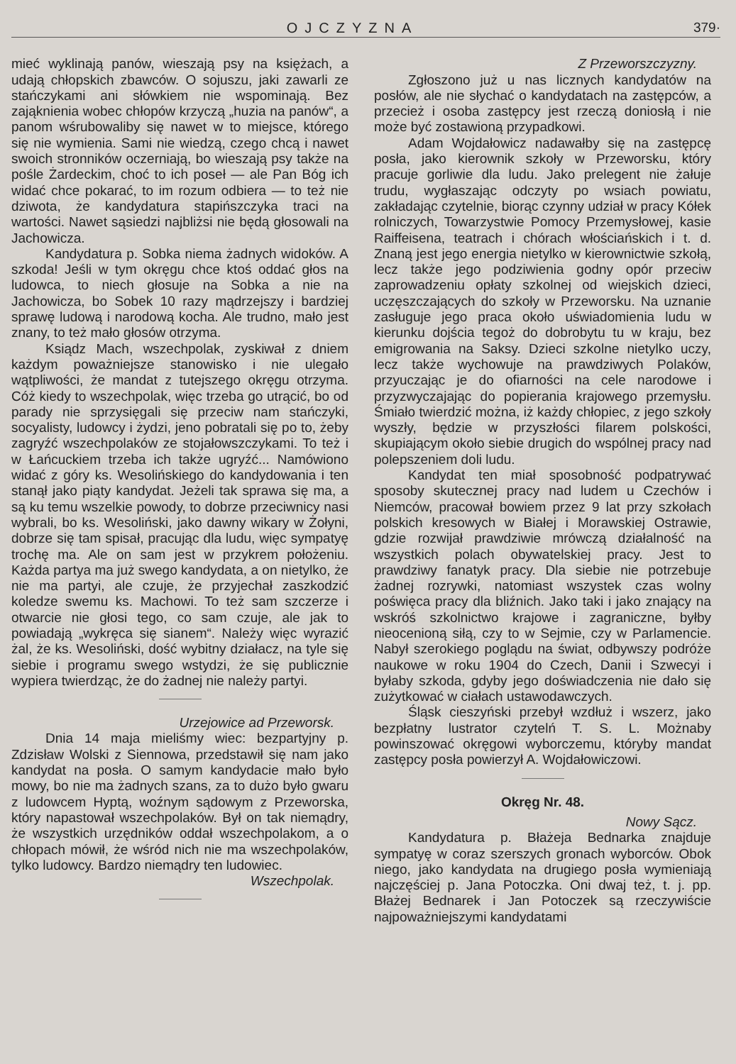OJCZYZNA 379·
mieć wyklinają panów, wieszają psy na księżach, a udają chłopskich zbawców. O sojuszu, jaki zawarli ze stańczykami ani słówkiem nie wspominają. Bez zająknienia wobec chłopów krzyczą „huzia na panów“, a panom wśrubowaliby się nawet w to miejsce, którego się nie wymienia. Sami nie wiedzą, czego chcą i nawet swoich stronników oczerniają, bo wieszają psy także na pośle Żardeckim, choć to ich poseł — ale Pan Bóg ich widać chce pokarać, to im rozum odbiera — to też nie dziwota, że kandydatura stapińszczyka traci na wartości. Nawet sąsiedzi najbliżsi nie będą głosowali na Jachowicza.
Kandydatura p. Sobka niema żadnych widoków. A szkoda! Jeśli w tym okręgu chce ktoś oddać głos na ludowca, to niech głosuje na Sobka a nie na Jachowicza, bo Sobek 10 razy mądrzejszy i bardziej sprawę ludową i narodową kocha. Ale trudno, mało jest znany, to też mało głosów otrzyma.
Ksiądz Mach, wszechpolak, zyskiwał z dniem każdym poważniejsze stanowisko i nie ulegało wątpliwości, że mandat z tutejszego okręgu otrzyma. Cóż kiedy to wszechpolak, więc trzeba go utrącić, bo od parady nie sprzysięgali się przeciw nam stańczyki, socyalisty, ludowcy i żydzi, jeno pobratali się po to, żeby zagryźć wszechpolaków ze stojałowszczykami. To też i w Łańcuckiem trzeba ich także ugryźć... Namówiono widać z góry ks. Wesolińskiego do kandydowania i ten stanął jako piąty kandydat. Jeżeli tak sprawa się ma, a są ku temu wszelkie powody, to dobrze przeciwnicy nasi wybrali, bo ks. Wesoliński, jako dawny wikary w Żołyni, dobrze się tam spisał, pracując dla ludu, więc sympatyę trochę ma. Ale on sam jest w przykrem położeniu. Każda partya ma już swego kandydata, a on nietylko, że nie ma partyi, ale czuje, że przyjechał zaszkodzić koledze swemu ks. Machowi. To też sam szczerze i otwarcie nie głosi tego, co sam czuje, ale jak to powiadają „wykręca się sianem“. Należy więc wyrazić żal, że ks. Wesoliński, dość wybitny działacz, na tyle się siebie i programu swego wstydzi, że się publicznie wypiera twierdząc, że do żadnej nie należy partyi.
Urzejowice ad Przeworsk.
Dnia 14 maja mieliśmy wiec: bezpartyjny p. Zdzisław Wolski z Siennowa, przedstawił się nam jako kandydat na posła. O samym kandydacie mało było mowy, bo nie ma żadnych szans, za to dużo było gwaru z ludowcem Hyptą, woźnym sądowym z Przeworska, który napastował wszechpolaków. Był on tak niemądry, że wszystkich urzędników oddał wszechpolakom, a o chłopach mówił, że wśród nich nie ma wszechpolaków, tylko ludowcy. Bardzo niemądry ten ludowiec.
Wszechpolak.
Z Przeworszczyzny.
Zgłoszono już u nas licznych kandydatów na posłów, ale nie słychać o kandydatach na zastępców, a przecież i osoba zastępcy jest rzeczą doniosłą i nie może być zostawioną przypadkowi.
Adam Wojdałowicz nadawałby się na zastępcę posła, jako kierownik szkoły w Przeworsku, który pracuje gorliwie dla ludu. Jako prelegent nie żałuje trudu, wygłaszając odczyty po wsiach powiatu, zakładając czytelnie, biorąc czynny udział w pracy Kółek rolniczych, Towarzystwie Pomocy Przemysłowej, kasie Raiffeisena, teatrach i chórach włościańskich i t. d. Znaną jest jego energia nietylko w kierownictwie szkołą, lecz także jego podziwienia godny opór przeciw zaprowadzeniu opłaty szkolnej od wiejskich dzieci, uczęszczających do szkoły w Przeworsku. Na uznanie zasługuje jego praca około uświadomienia ludu w kierunku dojścia tegoż do dobrobytu tu w kraju, bez emigrowania na Saksy. Dzieci szkolne nietylko uczy, lecz także wychowuje na prawdziwych Polaków, przyuczając je do ofiarności na cele narodowe i przyzwyczajając do popierania krajowego przemysłu. Śmiało twierdzić można, iż każdy chłopiec, z jego szkoły wyszły, będzie w przyszłości filarem polskości, skupiającym około siebie drugich do wspólnej pracy nad polepszeniem doli ludu.
Kandydat ten miał sposobność podpatrywać sposoby skutecznej pracy nad ludem u Czechów i Niemców, pracował bowiem przez 9 lat przy szkołach polskich kresowych w Białej i Morawskiej Ostrawie, gdzie rozwijał prawdziwie mrówczą działalność na wszystkich polach obywatelskiej pracy. Jest to prawdziwy fanatyk pracy. Dla siebie nie potrzebuje żadnej rozrywki, natomiast wszystek czas wolny poświęca pracy dla bliźnich. Jako taki i jako znający na wskróś szkolnictwo krajowe i zagraniczne, byłby nieocenioną siłą, czy to w Sejmie, czy w Parlamencie. Nabył szerokiego poglądu na świat, odbywszy podróże naukowe w roku 1904 do Czech, Danii i Szwecyi i byłaby szkoda, gdyby jego doświadczenia nie dało się zużytkować w ciałach ustawodawczych.
Śląsk cieszyński przebył wzdłuż i wszerz, jako bezpłatny lustrator czytelń T. S. L. Możnaby powinszować okręgowi wyborczemu, któryby mandat zastępcy posła powierzył A. Wojdałowiczowi.
Okręg Nr. 48.
Nowy Sącz.
Kandydatura p. Błażeja Bednarka znajduje sympatyę w coraz szerszych gronach wyborców. Obok niego, jako kandydata na drugiego posła wymieniają najczęściej p. Jana Potoczka. Oni dwaj też, t. j. pp. Błażej Bednarek i Jan Potoczek są rzeczywiście najpoważniejszymi kandydatami